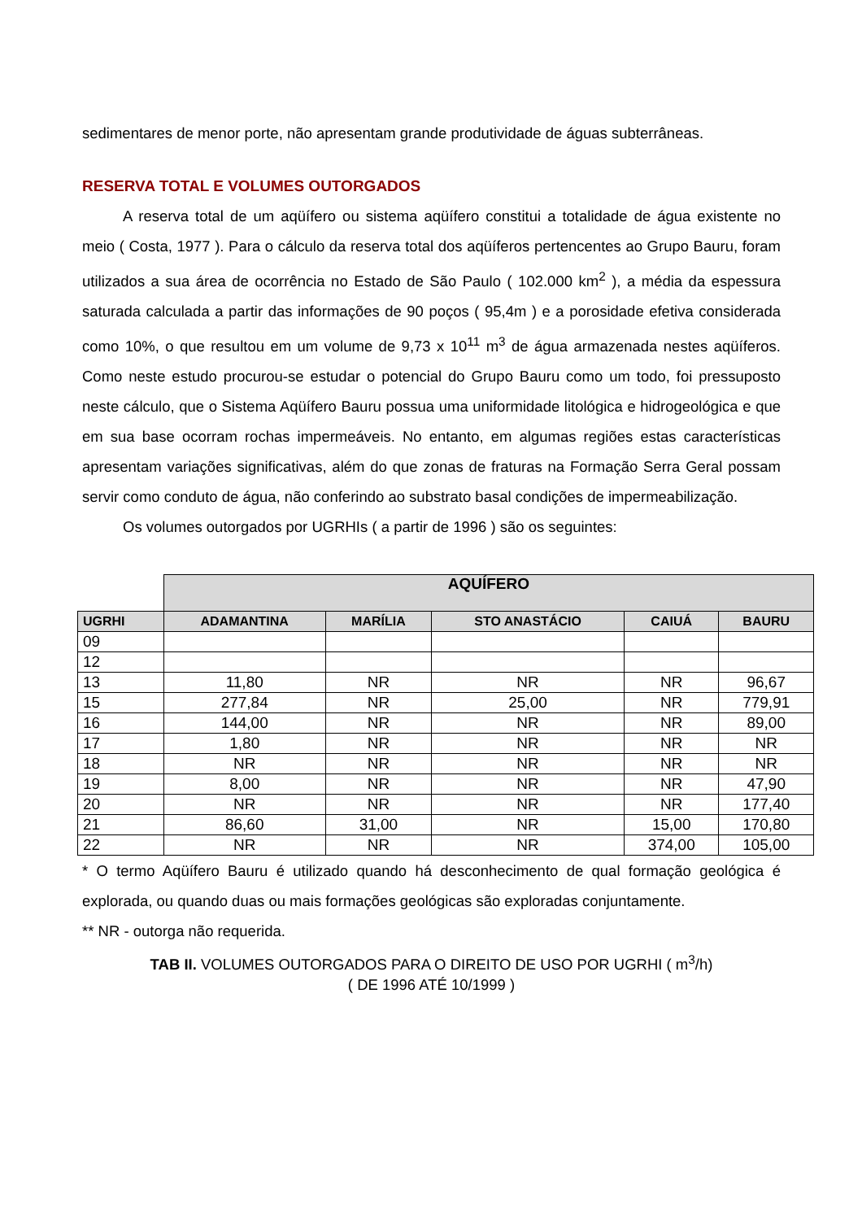sedimentares de menor porte, não apresentam grande produtividade de águas subterrâneas.
RESERVA TOTAL E VOLUMES OUTORGADOS
A reserva total de um aqüífero ou sistema aqüífero constitui a totalidade de água existente no meio ( Costa, 1977 ). Para o cálculo da reserva total dos aqüíferos pertencentes ao Grupo Bauru, foram utilizados a sua área de ocorrência no Estado de São Paulo ( 102.000 km<sup>2</sup> ), a média da espessura saturada calculada a partir das informações de 90 poços ( 95,4m ) e a porosidade efetiva considerada como 10%, o que resultou em um volume de 9,73 x 10<sup>11</sup> m<sup>3</sup> de água armazenada nestes aqüíferos. Como neste estudo procurou-se estudar o potencial do Grupo Bauru como um todo, foi pressuposto neste cálculo, que o Sistema Aqüífero Bauru possua uma uniformidade litológica e hidrogeológica e que em sua base ocorram rochas impermeáveis. No entanto, em algumas regiões estas características apresentam variações significativas, além do que zonas de fraturas na Formação Serra Geral possam servir como conduto de água, não conferindo ao substrato basal condições de impermeabilização.
Os volumes outorgados por UGRHIs ( a partir de 1996 ) são os seguintes:
| | AQUÍFERO | | | | |
| UGRHI | ADAMANTINA | MARÍLIA | STO ANASTÁCIO | CAIUÁ | BAURU |
| 09 | | | | | |
| 12 | | | | | |
| 13 | 11,80 | NR | NR | NR | 96,67 |
| 15 | 277,84 | NR | 25,00 | NR | 779,91 |
| 16 | 144,00 | NR | NR | NR | 89,00 |
| 17 | 1,80 | NR | NR | NR | NR |
| 18 | NR | NR | NR | NR | NR |
| 19 | 8,00 | NR | NR | NR | 47,90 |
| 20 | NR | NR | NR | NR | 177,40 |
| 21 | 86,60 | 31,00 | NR | 15,00 | 170,80 |
| 22 | NR | NR | NR | 374,00 | 105,00 |
* O termo Aqüífero Bauru é utilizado quando há desconhecimento de qual formação geológica é explorada, ou quando duas ou mais formações geológicas são exploradas conjuntamente.
** NR - outorga não requerida.
TAB II. VOLUMES OUTORGADOS PARA O DIREITO DE USO POR UGRHI ( m<sup>3</sup>/h)
( DE 1996 ATÉ 10/1999 )